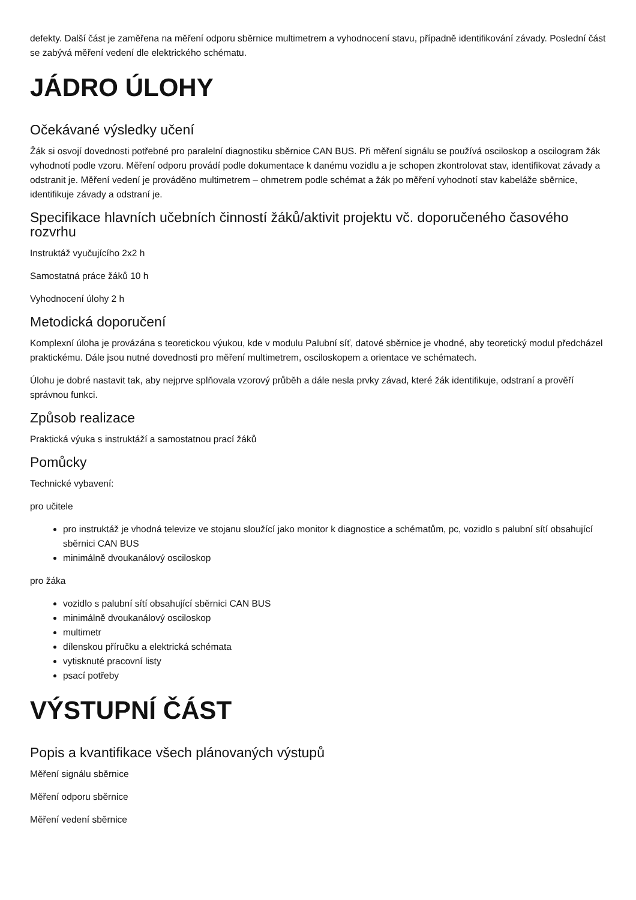defekty. Další část je zaměřena na měření odporu sběrnice multimetrem a vyhodnocení stavu, případně identifikování závady. Poslední část se zabývá měření vedení dle elektrického schématu.
JÁDRO ÚLOHY
Očekávané výsledky učení
Žák si osvojí dovednosti potřebné pro paralelní diagnostiku sběrnice CAN BUS. Při měření signálu se používá osciloskop a oscilogram žák vyhodnotí podle vzoru. Měření odporu provádí podle dokumentace k danému vozidlu a je schopen zkontrolovat stav, identifikovat závady a odstranit je. Měření vedení je prováděno multimetrem – ohmetrem podle schémat a žák po měření vyhodnotí stav kabeláže sběrnice, identifikuje závady a odstraní je.
Specifikace hlavních učebních činností žáků/aktivit projektu vč. doporučeného časového rozvrhu
Instruktáž vyučujícího 2x2 h
Samostatná práce žáků 10 h
Vyhodnocení úlohy 2 h
Metodická doporučení
Komplexní úloha je provázána s teoretickou výukou, kde v modulu Palubní síť, datové sběrnice je vhodné, aby teoretický modul předcházel praktickému. Dále jsou nutné dovednosti pro měření multimetrem, osciloskopem a orientace ve schématech.
Úlohu je dobré nastavit tak, aby nejprve splňovala vzorový průběh a dále nesla prvky závad, které žák identifikuje, odstraní a prověří správnou funkci.
Způsob realizace
Praktická výuka s instruktáží a samostatnou prací žáků
Pomůcky
Technické vybavení:
pro učitele
pro instruktáž je vhodná televize ve stojanu sloužící jako monitor k diagnostice a schématům, pc, vozidlo s palubní sítí obsahující sběrnici CAN BUS
minimálně dvoukanálový osciloskop
pro žáka
vozidlo s palubní sítí obsahující sběrnici CAN BUS
minimálně dvoukanálový osciloskop
multimetr
dílenskou příručku a elektrická schémata
vytisknuté pracovní listy
psací potřeby
VÝSTUPNÍ ČÁST
Popis a kvantifikace všech plánovaných výstupů
Měření signálu sběrnice
Měření odporu sběrnice
Měření vedení sběrnice